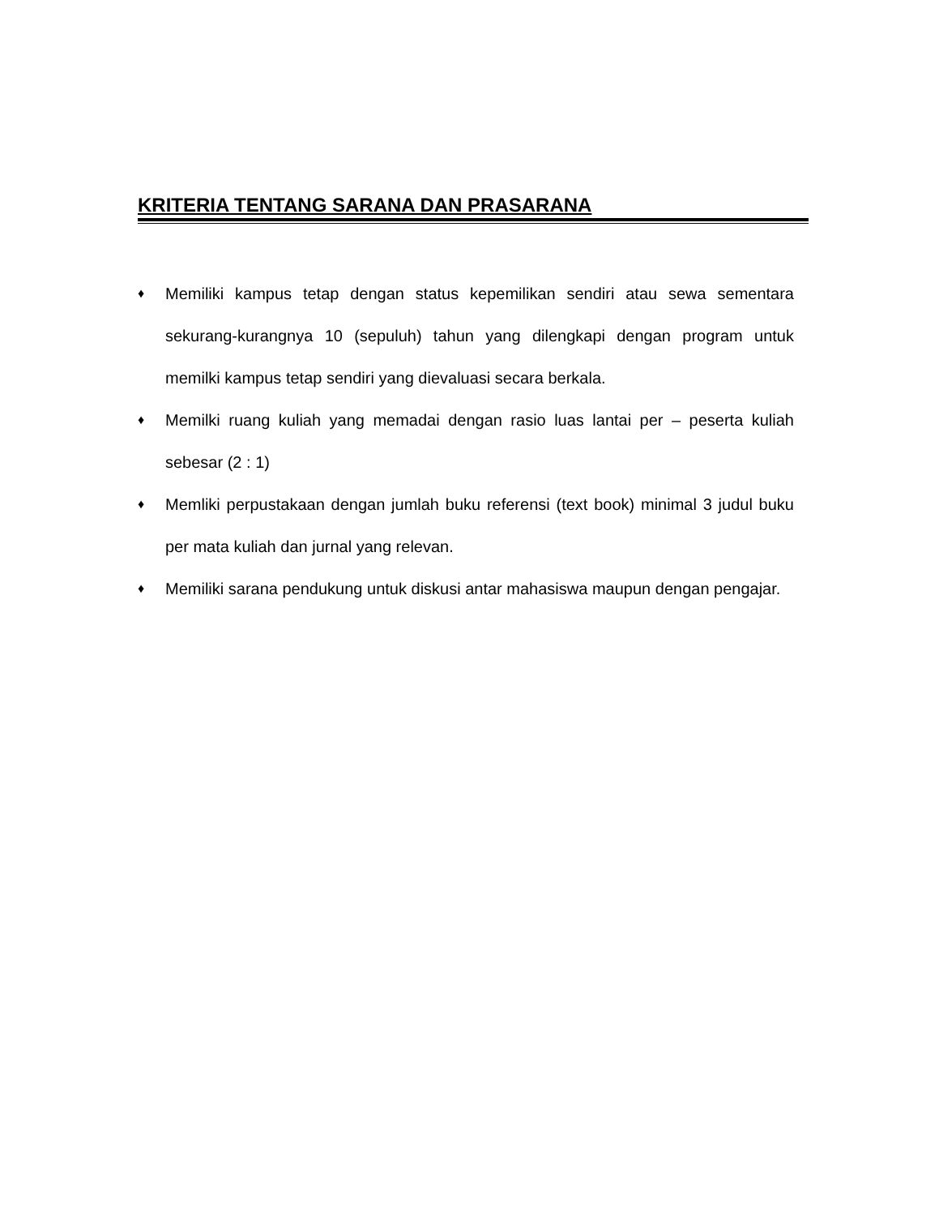KRITERIA TENTANG SARANA DAN PRASARANA
♦ Memiliki kampus tetap dengan status kepemilikan sendiri atau sewa sementara sekurang-kurangnya 10 (sepuluh) tahun yang dilengkapi dengan program untuk memilki kampus tetap sendiri yang dievaluasi secara berkala.
♦ Memilki ruang kuliah yang memadai dengan rasio luas lantai per – peserta kuliah sebesar (2 : 1)
♦ Memliki perpustakaan dengan jumlah buku referensi (text book) minimal 3 judul buku per mata kuliah dan jurnal yang relevan.
♦ Memiliki sarana pendukung untuk diskusi antar mahasiswa maupun dengan pengajar.